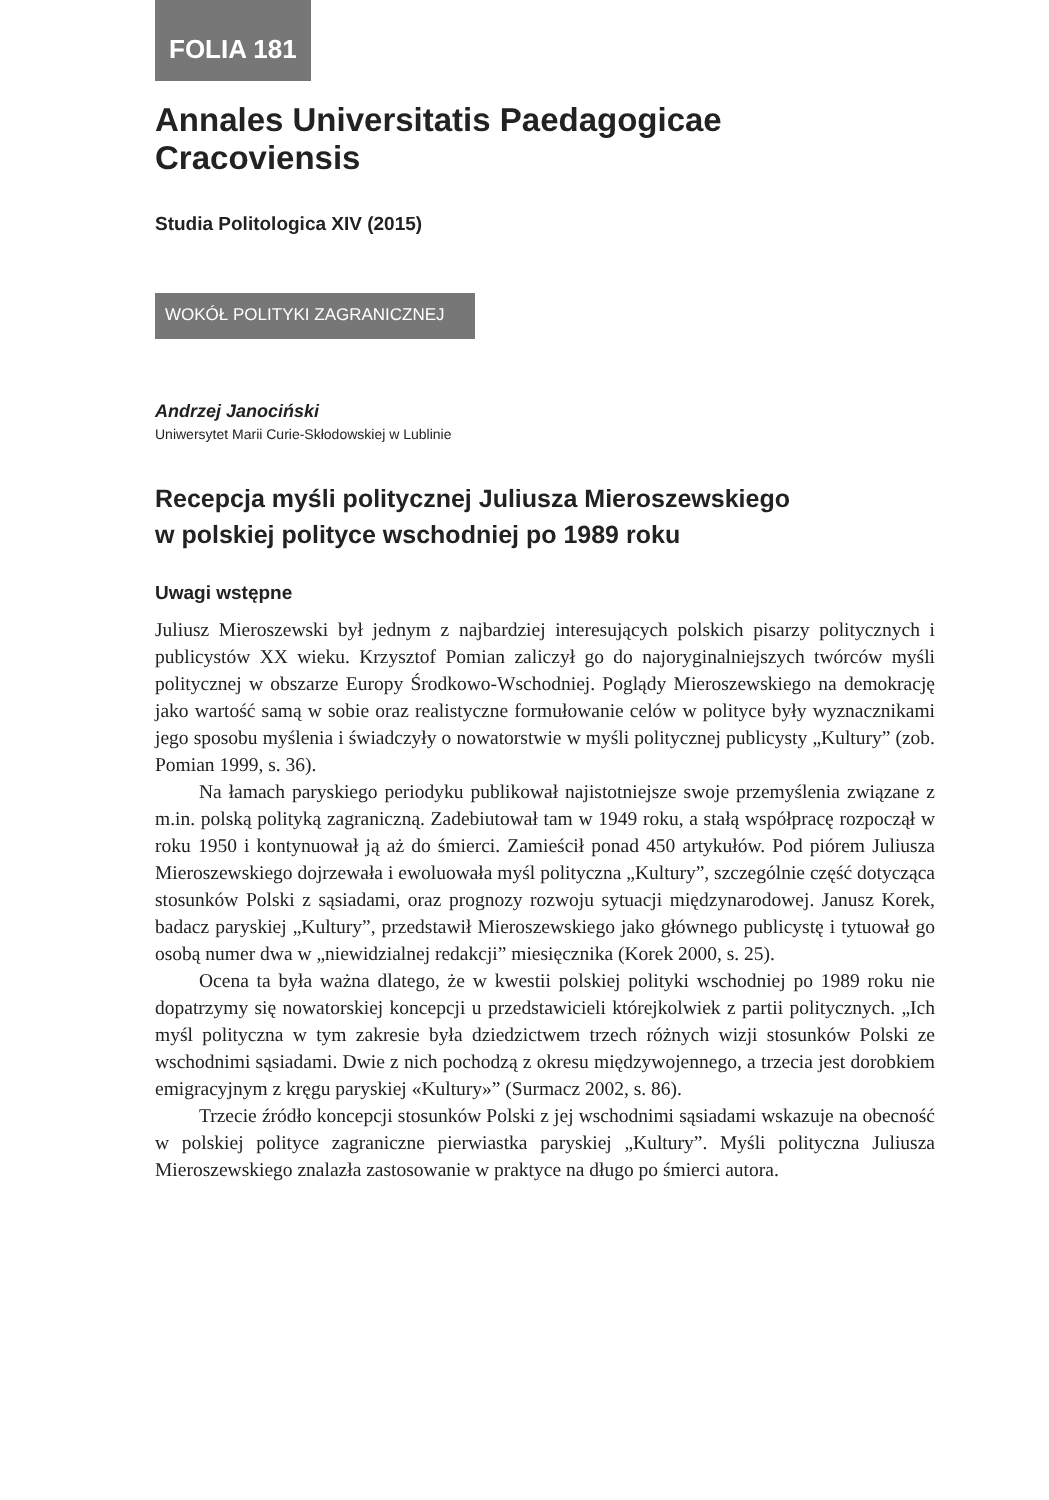FOLIA 181
Annales Universitatis Paedagogicae Cracoviensis
Studia Politologica XIV (2015)
WOKÓŁ POLITYKI ZAGRANICZNEJ
Andrzej Janociński
Uniwersytet Marii Curie-Skłodowskiej w Lublinie
Recepcja myśli politycznej Juliusza Mieroszewskiego
w polskiej polityce wschodniej po 1989 roku
Uwagi wstępne
Juliusz Mieroszewski był jednym z najbardziej interesujących polskich pisarzy politycznych i publicystów XX wieku. Krzysztof Pomian zaliczył go do najoryginalniejszych twórców myśli politycznej w obszarze Europy Środkowo-Wschodniej. Poglądy Mieroszewskiego na demokrację jako wartość samą w sobie oraz realistyczne formułowanie celów w polityce były wyznacznikami jego sposobu myślenia i świadczyły o nowatorstwie w myśli politycznej publicysty „Kultury” (zob. Pomian 1999, s. 36).
Na łamach paryskiego periodyku publikował najistotniejsze swoje przemyślenia związane z m.in. polską polityką zagraniczną. Zadebiutował tam w 1949 roku, a stałą współpracę rozpoczął w roku 1950 i kontynuował ją aż do śmierci. Zamieścił ponad 450 artykułów. Pod piórem Juliusza Mieroszewskiego dojrzewała i ewoluowała myśl polityczna „Kultury”, szczególnie część dotycząca stosunków Polski z sąsiadami, oraz prognozy rozwoju sytuacji międzynarodowej. Janusz Korek, badacz paryskiej „Kultury”, przedstawił Mieroszewskiego jako głównego publicystę i tytuował go osobą numer dwa w „niewidzialnej redakcji” miesięcznika (Korek 2000, s. 25).
Ocena ta była ważna dlatego, że w kwestii polskiej polityki wschodniej po 1989 roku nie dopatrzymy się nowatorskiej koncepcji u przedstawicieli którejkolwiek z partii politycznych. „Ich myśl polityczna w tym zakresie była dziedzictwem trzech różnych wizji stosunków Polski ze wschodnimi sąsiadami. Dwie z nich pochodzą z okresu międzywojennego, a trzecia jest dorobkiem emigracyjnym z kręgu paryskiej «Kultury»” (Surmacz 2002, s. 86).
Trzecie źródło koncepcji stosunków Polski z jej wschodnimi sąsiadami wskazuje na obecność w polskiej polityce zagraniczne pierwiastka paryskiej „Kultury”. Myśli polityczna Juliusza Mieroszewskiego znalazła zastosowanie w praktyce na długo po śmierci autora.